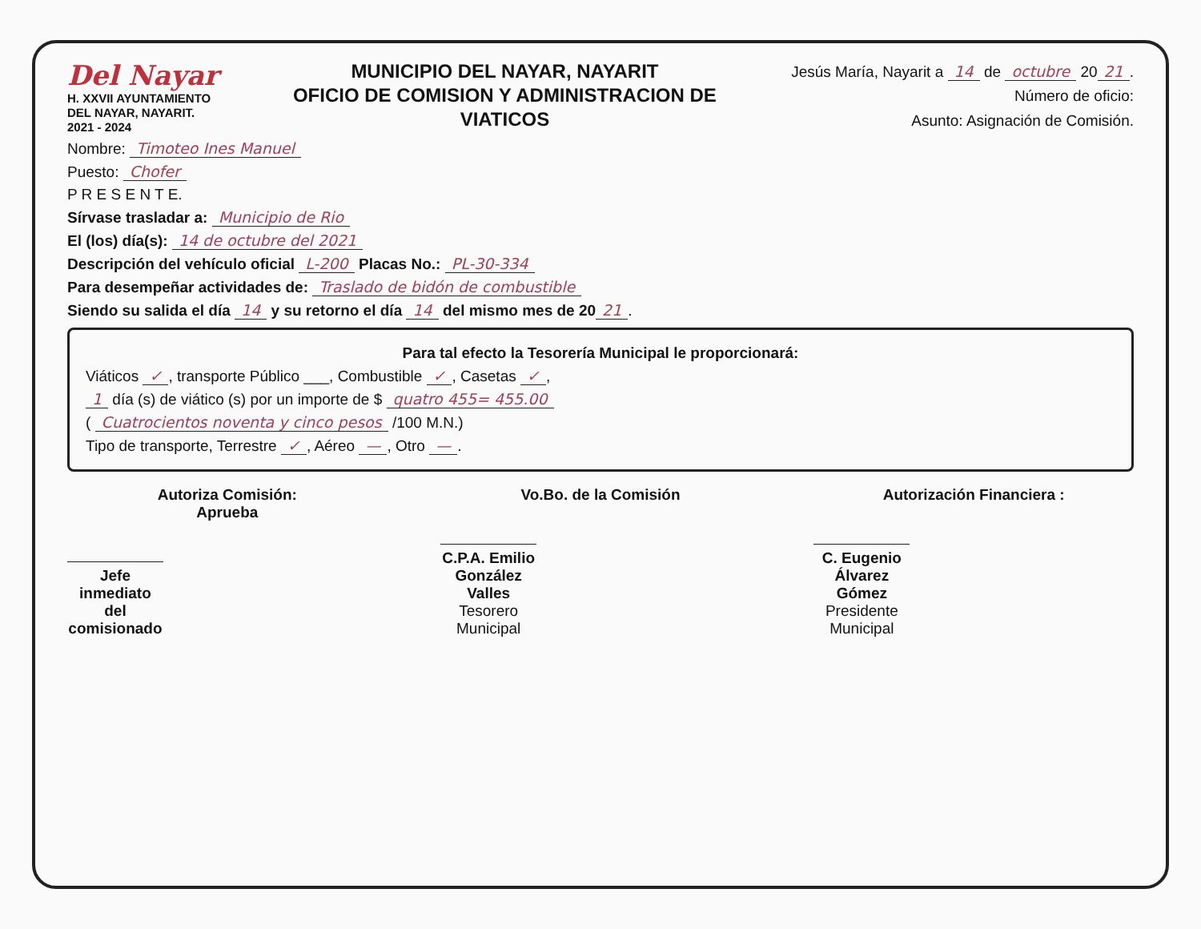Del Nayar
H. XXVII AYUNTAMIENTO
DEL NAYAR, NAYARIT.
2021 - 2024
MUNICIPIO DEL NAYAR, NAYARIT
OFICIO DE COMISION Y ADMINISTRACION DE
VIATICOS
Jesús María, Nayarit a 14 de octubre 20 21.
Número de oficio:
Asunto: Asignación de Comisión.
Nombre: Timoteo Ines Manuel
Puesto: Chofer
P R E S E N T E.
Sírvase trasladar a: Municipio de Rio
El (los) día(s): 14 de octubre del 2021
Descripción del vehículo oficial L-200 Placas No.: PL-30-334
Para desempeñar actividades de: Traslado de bidón de combustible
Siendo su salida el día 14 y su retorno el día 14 del mismo mes de 20 21.
Para tal efecto la Tesorería Municipal le proporcionará:
Viáticos ✓, transporte Público ___, Combustible ✓, Casetas ✓,
1 día (s) de viático (s) por un importe de $ quatro 455= 455.00
( Cuatrocientos noventa y cinco pesos /100 M.N.)
Tipo de transporte, Terrestre ✓, Aéreo —, Otro —.
Autoriza Comisión:
Aprueba
Jefe inmediato del comisionado
Vo.Bo. de la Comisión
C.P.A. Emilio González Valles
Tesorero Municipal
Autorización Financiera :
C. Eugenio Álvarez Gómez
Presidente Municipal